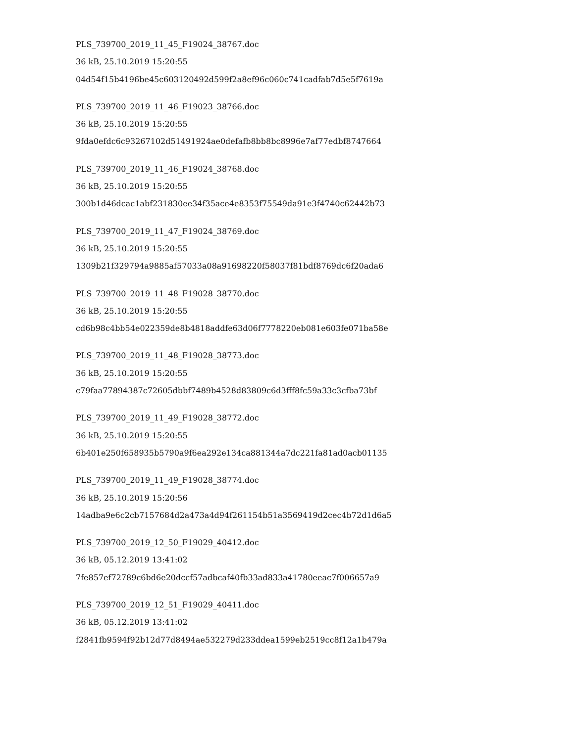PLS_739700_2019_11_45_F19024_38767.doc
36 kB, 25.10.2019 15:20:55
04d54f15b4196be45c603120492d599f2a8ef96c060c741cadfab7d5e5f7619a
PLS_739700_2019_11_46_F19023_38766.doc
36 kB, 25.10.2019 15:20:55
9fda0efdc6c93267102d51491924ae0defafb8bb8bc8996e7af77edbf8747664
PLS_739700_2019_11_46_F19024_38768.doc
36 kB, 25.10.2019 15:20:55
300b1d46dcac1abf231830ee34f35ace4e8353f75549da91e3f4740c62442b73
PLS_739700_2019_11_47_F19024_38769.doc
36 kB, 25.10.2019 15:20:55
1309b21f329794a9885af57033a08a91698220f58037f81bdf8769dc6f20ada6
PLS_739700_2019_11_48_F19028_38770.doc
36 kB, 25.10.2019 15:20:55
cd6b98c4bb54e022359de8b4818addfe63d06f7778220eb081e603fe071ba58e
PLS_739700_2019_11_48_F19028_38773.doc
36 kB, 25.10.2019 15:20:55
c79faa77894387c72605dbbf7489b4528d83809c6d3fff8fc59a33c3cfba73bf
PLS_739700_2019_11_49_F19028_38772.doc
36 kB, 25.10.2019 15:20:55
6b401e250f658935b5790a9f6ea292e134ca881344a7dc221fa81ad0acb01135
PLS_739700_2019_11_49_F19028_38774.doc
36 kB, 25.10.2019 15:20:56
14adba9e6c2cb7157684d2a473a4d94f261154b51a3569419d2cec4b72d1d6a5
PLS_739700_2019_12_50_F19029_40412.doc
36 kB, 05.12.2019 13:41:02
7fe857ef72789c6bd6e20dccf57adbcaf40fb33ad833a41780eeac7f006657a9
PLS_739700_2019_12_51_F19029_40411.doc
36 kB, 05.12.2019 13:41:02
f2841fb9594f92b12d77d8494ae532279d233ddea1599eb2519cc8f12a1b479a